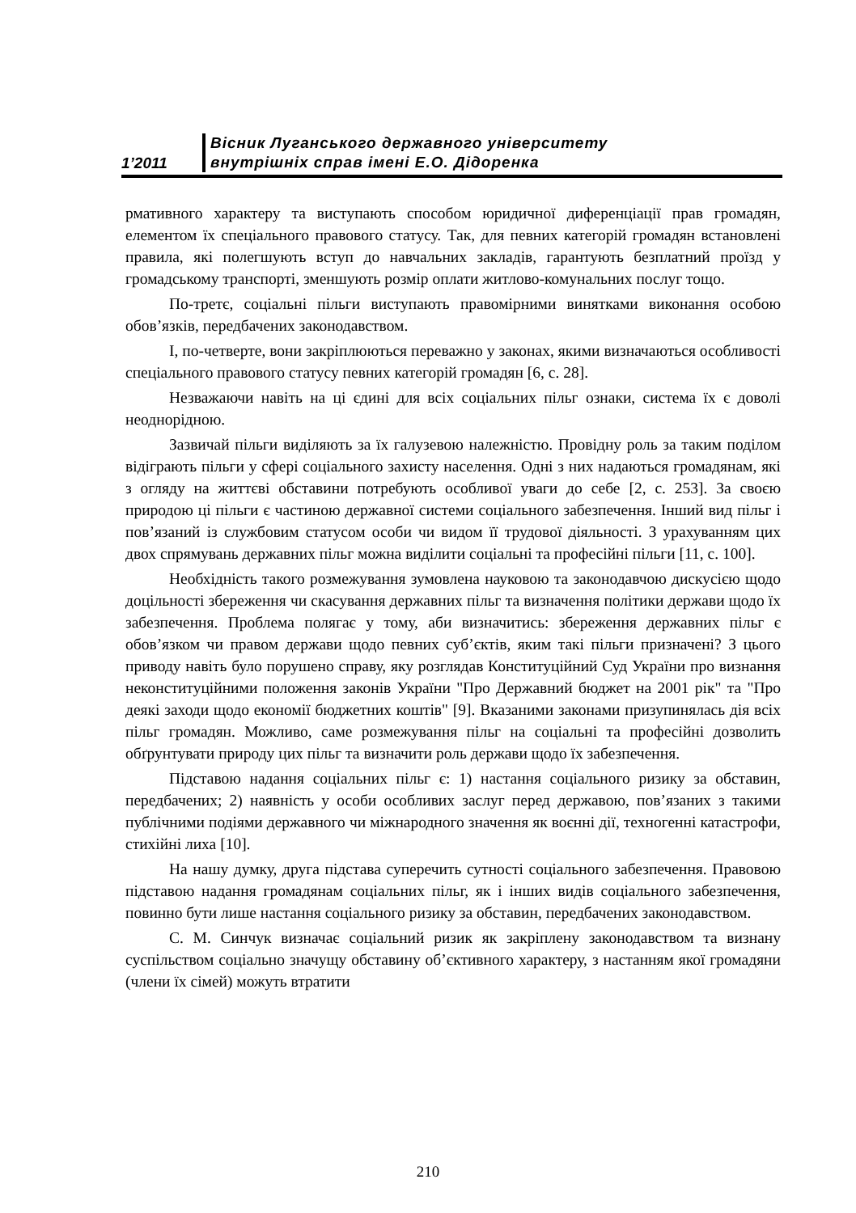1’2011
Вісник Луганського державного університету
внутрішніх справ імені Е.О. Дідоренка
рмативного характеру та виступають способом юридичної диференціації прав громадян, елементом їх спеціального правового статусу. Так, для певних категорій громадян встановлені правила, які полегшують вступ до навчальних закладів, гарантують безплатний проїзд у громадському транспорті, зменшують розмір оплати житлово-комунальних послуг тощо.
По-третє, соціальні пільги виступають правомірними винятками виконання особою обов’язків, передбачених законодавством.
І, по-четверте, вони закріплюються переважно у законах, якими визначаються особливості спеціального правового статусу певних категорій громадян [6, с. 28].
Незважаючи навіть на ці єдині для всіх соціальних пільг ознаки, система їх є доволі неоднорідною.
Зазвичай пільги виділяють за їх галузевою належністю. Провідну роль за таким поділом відіграють пільги у сфері соціального захисту населення. Одні з них надаються громадянам, які з огляду на життєві обставини потребують особливої уваги до себе [2, с. 253]. За своєю природою ці пільги є частиною державної системи соціального забезпечення. Інший вид пільг і пов’язаний із службовим статусом особи чи видом її трудової діяльності. З урахуванням цих двох спрямувань державних пільг можна виділити соціальні та професійні пільги [11, с. 100].
Необхідність такого розмежування зумовлена науковою та законодавчою дискусією щодо доцільності збереження чи скасування державних пільг та визначення політики держави щодо їх забезпечення. Проблема полягає у тому, аби визначитись: збереження державних пільг є обов’язком чи правом держави щодо певних суб’єктів, яким такі пільги призначені? З цього приводу навіть було порушено справу, яку розглядав Конституційний Суд України про визнання неконституційними положення законів України "Про Державний бюджет на 2001 рік" та "Про деякі заходи щодо економії бюджетних коштів" [9]. Вказаними законами призупинялась дія всіх пільг громадян. Можливо, саме розмежування пільг на соціальні та професійні дозволить обґрунтувати природу цих пільг та визначити роль держави щодо їх забезпечення.
Підставою надання соціальних пільг є: 1) настання соціального ризику за обставин, передбачених; 2) наявність у особи особливих заслуг перед державою, пов’язаних з такими публічними подіями державного чи міжнародного значення як воєнні дії, техногенні катастрофи, стихійні лиха [10].
На нашу думку, друга підстава суперечить сутності соціального забезпечення. Правовою підставою надання громадянам соціальних пільг, як і інших видів соціального забезпечення, повинно бути лише настання соціального ризику за обставин, передбачених законодавством.
С. М. Синчук визначає соціальний ризик як закріплену законодавством та визнану суспільством соціально значущу обставину об’єктивного характеру, з настанням якої громадяни (члени їх сімей) можуть втратити
210